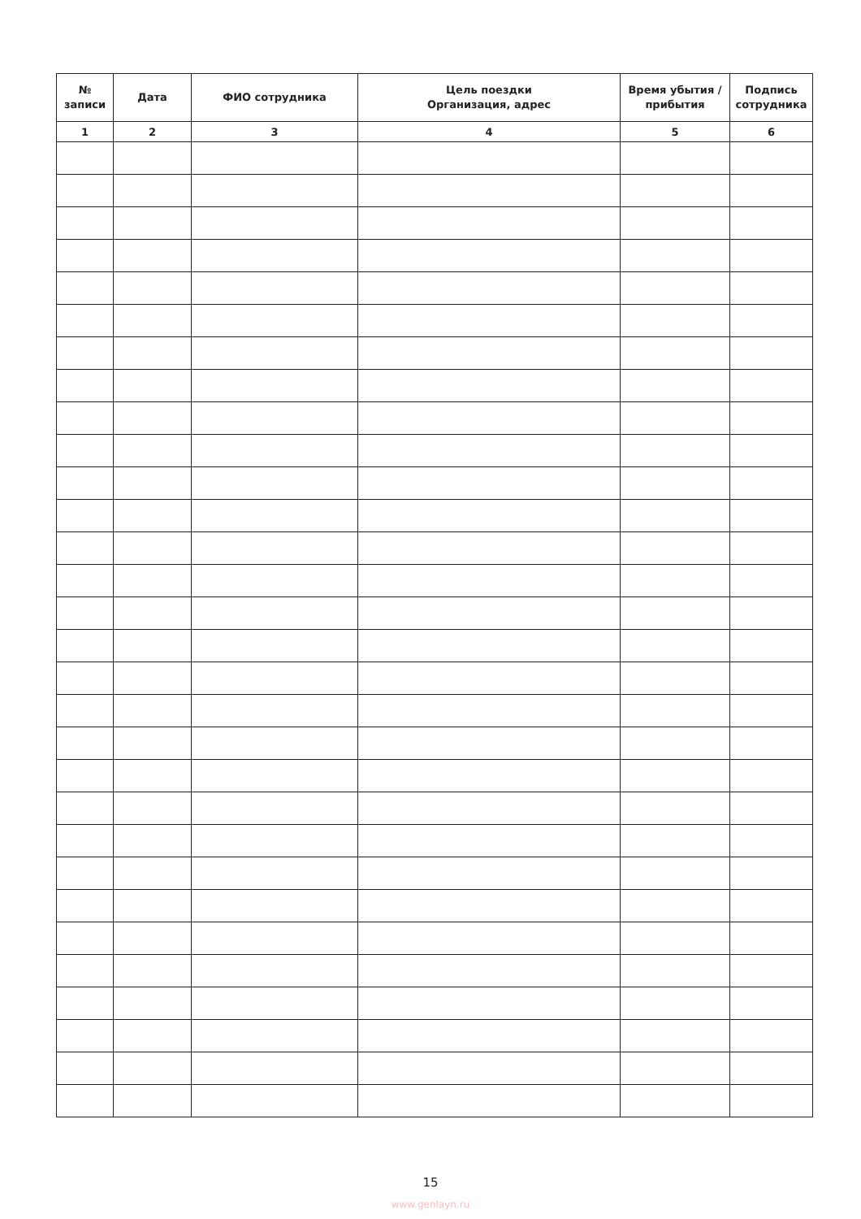| № записи | Дата | ФИО сотрудника | Цель поездки Организация, адрес | Время убытия / прибытия | Подпись сотрудника |
| --- | --- | --- | --- | --- | --- |
| 1 | 2 | 3 | 4 | 5 | 6 |
15
www.genlayn.ru